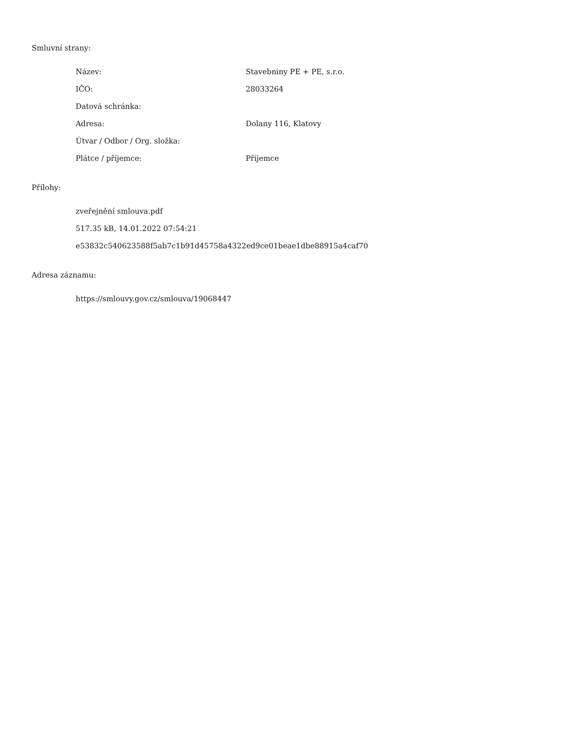Smluvní strany:
| Název: | Stavebniny PE + PE, s.r.o. |
| IČO: | 28033264 |
| Datová schránka: | |
| Adresa: | Dolany 116, Klatovy |
| Útvar / Odbor / Org. složka: | |
| Plátce / příjemce: | Příjemce |
Přílohy:
zveřejnění smlouva.pdf
517.35 kB, 14.01.2022 07:54:21
e53832c540623588f5ab7c1b91d45758a4322ed9ce01beae1dbe88915a4caf70
Adresa záznamu:
https://smlouvy.gov.cz/smlouva/19068447